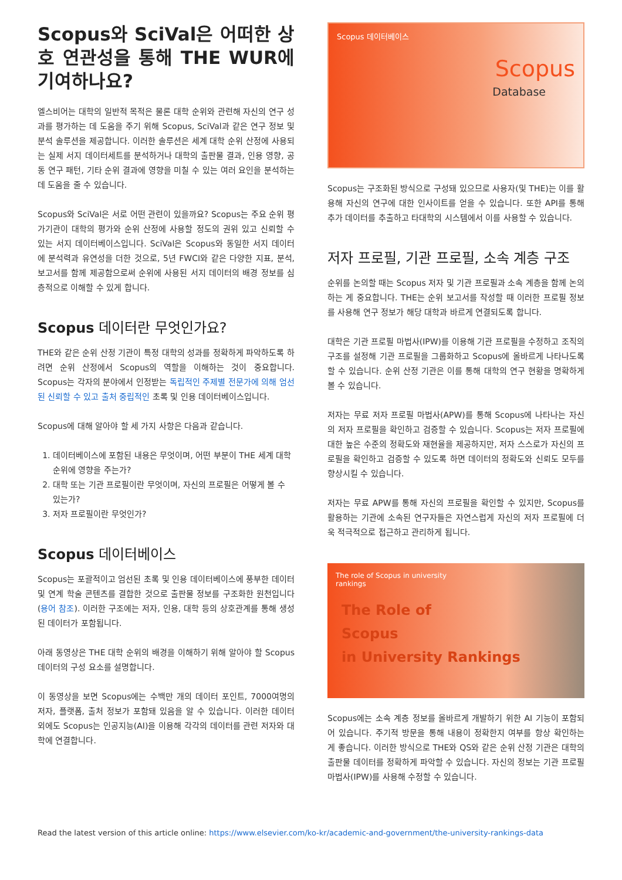Scopus와 SciVal은 어떠한 상호 연관성을 통해 THE WUR에 기여하나요?
엘스비어는 대학의 일반적 목적은 물론 대학 순위와 관련해 자신의 연구 성과를 평가하는 데 도움을 주기 위해 Scopus, SciVal과 같은 연구 정보 및 분석 솔루션을 제공합니다. 이러한 솔루션은 세계 대학 순위 산정에 사용되는 실제 서지 데이터세트를 분석하거나 대학의 출판물 결과, 인용 영향, 공동 연구 패턴, 기타 순위 결과에 영향을 미칠 수 있는 여러 요인을 분석하는 데 도움을 줄 수 있습니다.
Scopus와 SciVal은 서로 어떤 관련이 있을까요? Scopus는 주요 순위 평가기관이 대학의 평가와 순위 산정에 사용할 정도의 권위 있고 신뢰할 수 있는 서지 데이터베이스입니다. SciVal은 Scopus와 동일한 서지 데이터에 분석력과 유연성을 더한 것으로, 5년 FWCI와 같은 다양한 지표, 분석, 보고서를 함께 제공함으로써 순위에 사용된 서지 데이터의 배경 정보를 심층적으로 이해할 수 있게 합니다.
Scopus 데이터란 무엇인가요?
THE와 같은 순위 산정 기관이 특정 대학의 성과를 정확하게 파악하도록 하려면 순위 산정에서 Scopus의 역할을 이해하는 것이 중요합니다. Scopus는 각자의 분야에서 인정받는 독립적인 주제별 전문가에 의해 엄선된 신뢰할 수 있고 출처 중립적인 초록 및 인용 데이터베이스입니다.
Scopus에 대해 알아야 할 세 가지 사항은 다음과 같습니다.
1. 데이터베이스에 포함된 내용은 무엇이며, 어떤 부분이 THE 세계 대학 순위에 영향을 주는가?
2. 대학 또는 기관 프로필이란 무엇이며, 자신의 프로필은 어떻게 볼 수 있는가?
3. 저자 프로필이란 무엇인가?
Scopus 데이터베이스
Scopus는 포괄적이고 엄선된 초록 및 인용 데이터베이스에 풍부한 데이터 및 연계 학술 콘텐츠를 결합한 것으로 출판물 정보를 구조화한 원천입니다(용어 참조). 이러한 구조에는 저자, 인용, 대학 등의 상호관계를 통해 생성된 데이터가 포함됩니다.
아래 동영상은 THE 대학 순위의 배경을 이해하기 위해 알아야 할 Scopus 데이터의 구성 요소를 설명합니다.
이 동영상을 보면 Scopus에는 수백만 개의 데이터 포인트, 7000여명의 저자, 플랫폼, 출처 정보가 포함돼 있음을 알 수 있습니다. 이러한 데이터 외에도 Scopus는 인공지능(AI)을 이용해 각각의 데이터를 관련 저자와 대학에 연결합니다.
Scopus 데이터베이스
Scopus
Database
Scopus는 구조화된 방식으로 구성돼 있으므로 사용자(및 THE)는 이를 활용해 자신의 연구에 대한 인사이트를 얻을 수 있습니다. 또한 API를 통해 추가 데이터를 추출하고 타대학의 시스템에서 이를 사용할 수 있습니다.
저자 프로필, 기관 프로필, 소속 계층 구조
순위를 논의할 때는 Scopus 저자 및 기관 프로필과 소속 계층을 함께 논의하는 게 중요합니다. THE는 순위 보고서를 작성할 때 이러한 프로필 정보를 사용해 연구 정보가 해당 대학과 바르게 연결되도록 합니다.
대학은 기관 프로필 마법사(IPW)를 이용해 기관 프로필을 수정하고 조직의 구조를 설정해 기관 프로필을 그룹화하고 Scopus에 올바르게 나타나도록 할 수 있습니다. 순위 산정 기관은 이를 통해 대학의 연구 현황을 명확하게 볼 수 있습니다.
저자는 무료 저자 프로필 마법사(APW)를 통해 Scopus에 나타나는 자신의 저자 프로필을 확인하고 검증할 수 있습니다. Scopus는 저자 프로필에 대한 높은 수준의 정확도와 재현율을 제공하지만, 저자 스스로가 자신의 프로필을 확인하고 검증할 수 있도록 하면 데이터의 정확도와 신뢰도 모두를 향상시킬 수 있습니다.
저자는 무료 APW를 통해 자신의 프로필을 확인할 수 있지만, Scopus를 활용하는 기관에 소속된 연구자들은 자연스럽게 자신의 저자 프로필에 더욱 적극적으로 접근하고 관리하게 됩니다.
The role of Scopus in university rankings
The Role of
Scopus
in University Rankings
Scopus에는 소속 계층 정보를 올바르게 개발하기 위한 AI 기능이 포함되어 있습니다. 주기적 방문을 통해 내용이 정확한지 여부를 항상 확인하는 게 좋습니다. 이러한 방식으로 THE와 QS와 같은 순위 산정 기관은 대학의 출판물 데이터를 정확하게 파악할 수 있습니다. 자신의 정보는 기관 프로필 마법사(IPW)를 사용해 수정할 수 있습니다.
Read the latest version of this article online: https://www.elsevier.com/ko-kr/academic-and-government/the-university-rankings-data